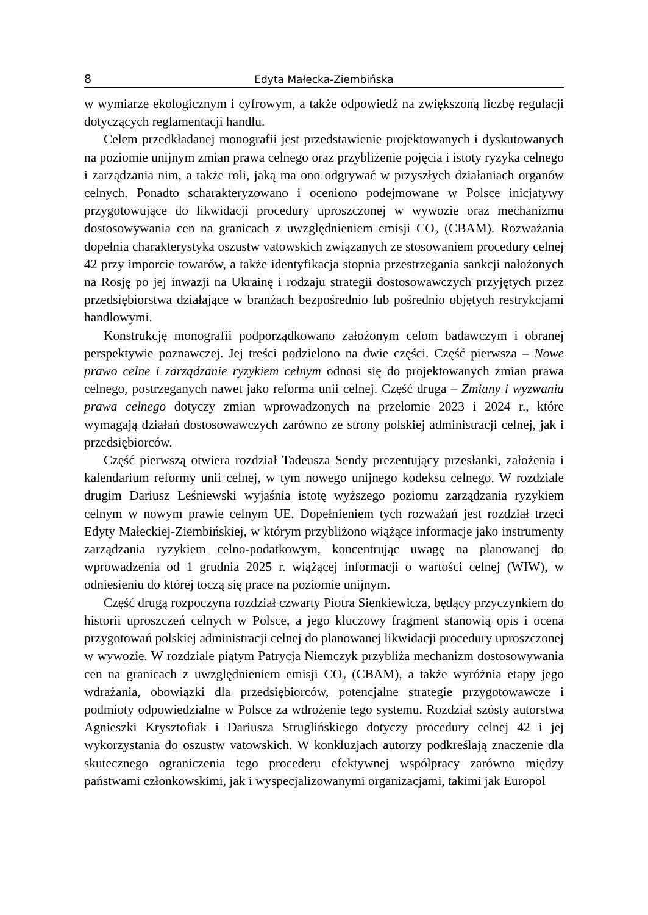8 Edyta Małecka-Ziembińska
w wymiarze ekologicznym i cyfrowym, a także odpowiedź na zwiększoną liczbę regulacji dotyczących reglamentacji handlu.
Celem przedkładanej monografii jest przedstawienie projektowanych i dyskutowanych na poziomie unijnym zmian prawa celnego oraz przybliżenie pojęcia i istoty ryzyka celnego i zarządzania nim, a także roli, jaką ma ono odgrywać w przyszłych działaniach organów celnych. Ponadto scharakteryzowano i oceniono podejmowane w Polsce inicjatywy przygotowujące do likwidacji procedury uproszczonej w wywozie oraz mechanizmu dostosowywania cen na granicach z uwzględnieniem emisji CO<sub>2</sub> (CBAM). Rozważania dopełnia charakterystyka oszustw vatowskich związanych ze stosowaniem procedury celnej 42 przy imporcie towarów, a także identyfikacja stopnia przestrzegania sankcji nałożonych na Rosję po jej inwazji na Ukrainę i rodzaju strategii dostosowawczych przyjętych przez przedsiębiorstwa działające w branżach bezpośrednio lub pośrednio objętych restrykcjami handlowymi.
Konstrukcję monografii podporządkowano założonym celom badawczym i obranej perspektywie poznawczej. Jej treści podzielono na dwie części. Część pierwsza – Nowe prawo celne i zarządzanie ryzykiem celnym odnosi się do projektowanych zmian prawa celnego, postrzeganych nawet jako reforma unii celnej. Część druga – Zmiany i wyzwania prawa celnego dotyczy zmian wprowadzonych na przełomie 2023 i 2024 r., które wymagają działań dostosowawczych zarówno ze strony polskiej administracji celnej, jak i przedsiębiorców.
Część pierwszą otwiera rozdział Tadeusza Sendy prezentujący przesłanki, założenia i kalendarium reformy unii celnej, w tym nowego unijnego kodeksu celnego. W rozdziale drugim Dariusz Leśniewski wyjaśnia istotę wyższego poziomu zarządzania ryzykiem celnym w nowym prawie celnym UE. Dopełnieniem tych rozważań jest rozdział trzeci Edyty Małeckiej-Ziembińskiej, w którym przybliżono wiążące informacje jako instrumenty zarządzania ryzykiem celno-podatkowym, koncentrując uwagę na planowanej do wprowadzenia od 1 grudnia 2025 r. wiążącej informacji o wartości celnej (WIW), w odniesieniu do której toczą się prace na poziomie unijnym.
Część drugą rozpoczyna rozdział czwarty Piotra Sienkiewicza, będący przyczynkiem do historii uproszczeń celnych w Polsce, a jego kluczowy fragment stanowią opis i ocena przygotowań polskiej administracji celnej do planowanej likwidacji procedury uproszczonej w wywozie. W rozdziale piątym Patrycja Niemczyk przybliża mechanizm dostosowywania cen na granicach z uwzględnieniem emisji CO<sub>2</sub> (CBAM), a także wyróżnia etapy jego wdrażania, obowiązki dla przedsiębiorców, potencjalne strategie przygotowawcze i podmioty odpowiedzialne w Polsce za wdrożenie tego systemu. Rozdział szósty autorstwa Agnieszki Krysztofiak i Dariusza Struglińskiego dotyczy procedury celnej 42 i jej wykorzystania do oszustw vatowskich. W konkluzjach autorzy podkreślają znaczenie dla skutecznego ograniczenia tego procederu efektywnej współpracy zarówno między państwami członkowskimi, jak i wyspecjalizowanymi organizacjami, takimi jak Europol